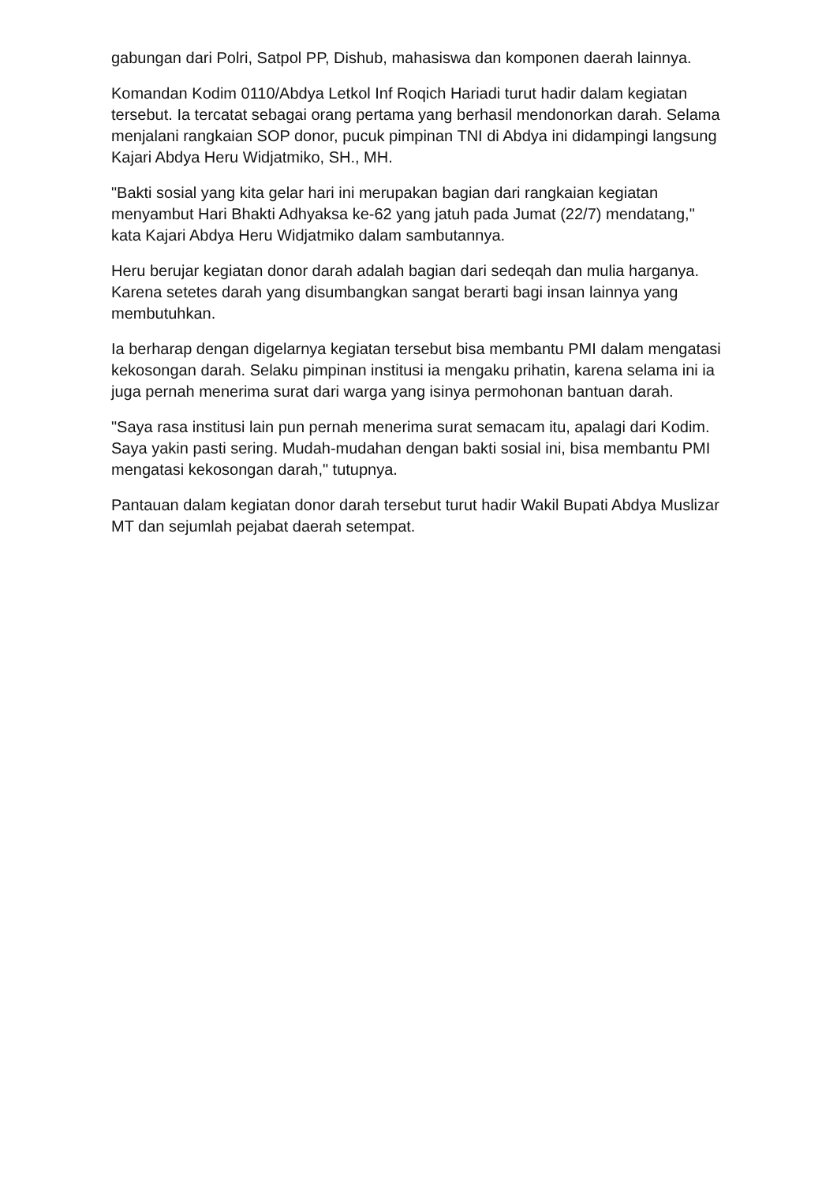gabungan dari Polri, Satpol PP, Dishub, mahasiswa dan komponen daerah lainnya.
Komandan Kodim 0110/Abdya Letkol Inf Roqich Hariadi turut hadir dalam kegiatan tersebut. Ia tercatat sebagai orang pertama yang berhasil mendonorkan darah. Selama menjalani rangkaian SOP donor, pucuk pimpinan TNI di Abdya ini didampingi langsung Kajari Abdya Heru Widjatmiko, SH., MH.
"Bakti sosial yang kita gelar hari ini merupakan bagian dari rangkaian kegiatan menyambut Hari Bhakti Adhyaksa ke-62 yang jatuh pada Jumat (22/7) mendatang," kata Kajari Abdya Heru Widjatmiko dalam sambutannya.
Heru berujar kegiatan donor darah adalah bagian dari sedeqah dan mulia harganya. Karena setetes darah yang disumbangkan sangat berarti bagi insan lainnya yang membutuhkan.
Ia berharap dengan digelarnya kegiatan tersebut bisa membantu PMI dalam mengatasi kekosongan darah. Selaku pimpinan institusi ia mengaku prihatin, karena selama ini ia juga pernah menerima surat dari warga yang isinya permohonan bantuan darah.
"Saya rasa institusi lain pun pernah menerima surat semacam itu, apalagi dari Kodim. Saya yakin pasti sering. Mudah-mudahan dengan bakti sosial ini, bisa membantu PMI mengatasi kekosongan darah," tutupnya.
Pantauan dalam kegiatan donor darah tersebut turut hadir Wakil Bupati Abdya Muslizar MT dan sejumlah pejabat daerah setempat.